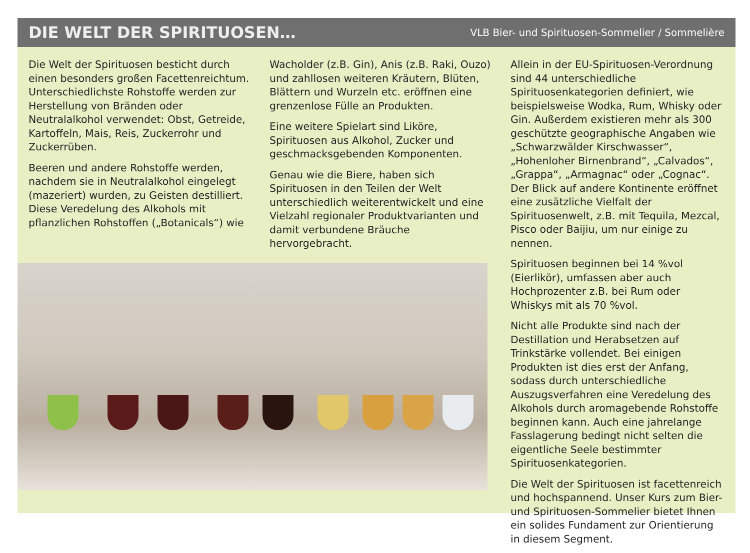DIE WELT DER SPIRITUOSEN…
VLB Bier- und Spirituosen-Sommelier / Sommelière
Die Welt der Spirituosen besticht durch einen besonders großen Facettenreichtum. Unterschiedlichste Rohstoffe werden zur Herstellung von Bränden oder Neutralalkohol verwendet: Obst, Getreide, Kartoffeln, Mais, Reis, Zuckerrohr und Zuckerrüben.
Beeren und andere Rohstoffe werden, nachdem sie in Neutralalkohol eingelegt (mazeriert) wurden, zu Geisten destilliert. Diese Veredelung des Alkohols mit pflanzlichen Rohstoffen („Botanicals“) wie
Wacholder (z.B. Gin), Anis (z.B. Raki, Ouzo) und zahllosen weiteren Kräutern, Blüten, Blättern und Wurzeln etc. eröffnen eine grenzenlose Fülle an Produkten.
Eine weitere Spielart sind Liköre, Spirituosen aus Alkohol, Zucker und geschmacksgebenden Komponenten.
Genau wie die Biere, haben sich Spirituosen in den Teilen der Welt unterschiedlich weiterentwickelt und eine Vielzahl regionaler Produktvarianten und damit verbundene Bräuche hervorgebracht.
Allein in der EU-Spirituosen-Verordnung sind 44 unterschiedliche Spirituosenkategorien definiert, wie beispielsweise Wodka, Rum, Whisky oder Gin. Außerdem existieren mehr als 300 geschützte geographische Angaben wie „Schwarzwälder Kirschwasser“, „Hohenloher Birnenbrand“, „Calvados“, „Grappa“, „Armagnac“ oder „Cognac“. Der Blick auf andere Kontinente eröffnet eine zusätzliche Vielfalt der Spirituosenwelt, z.B. mit Tequila, Mezcal, Pisco oder Baijiu, um nur einige zu nennen.
Spirituosen beginnen bei 14 %vol (Eierlikör), umfassen aber auch Hochprozenter z.B. bei Rum oder Whiskys mit als 70 %vol.
Nicht alle Produkte sind nach der Destillation und Herabsetzen auf Trinkstärke vollendet. Bei einigen Produkten ist dies erst der Anfang, sodass durch unterschiedliche Auszugsverfahren eine Veredelung des Alkohols durch aromagebende Rohstoffe beginnen kann. Auch eine jahrelange Fasslagerung bedingt nicht selten die eigentliche Seele bestimmter Spirituosenkategorien.
Die Welt der Spirituosen ist facettenreich und hochspannend. Unser Kurs zum Bier- und Spirituosen-Sommelier bietet Ihnen ein solides Fundament zur Orientierung in diesem Segment.